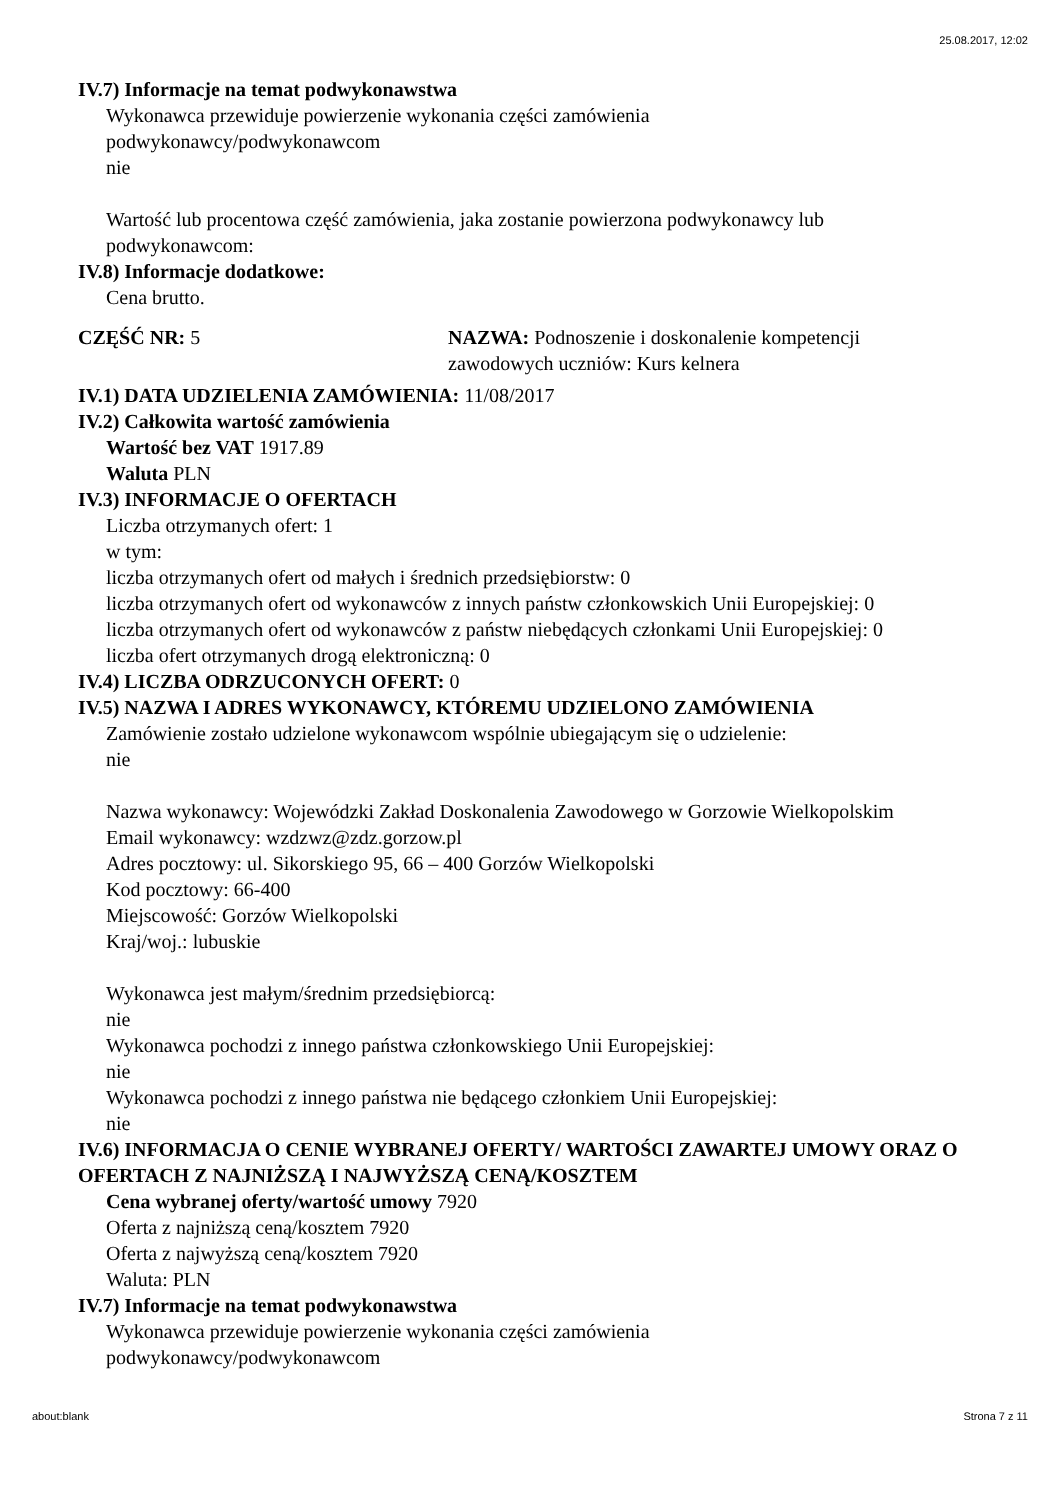25.08.2017, 12:02
IV.7) Informacje na temat podwykonawstwa
Wykonawca przewiduje powierzenie wykonania części zamówienia
podwykonawcy/podwykonawcom
nie
Wartość lub procentowa część zamówienia, jaka zostanie powierzona podwykonawcy lub
podwykonawcom:
IV.8) Informacje dodatkowe:
Cena brutto.
CZĘŚĆ NR: 5 NAZWA: Podnoszenie i doskonalenie kompetencji zawodowych uczniów: Kurs kelnera
IV.1) DATA UDZIELENIA ZAMÓWIENIA: 11/08/2017
IV.2) Całkowita wartość zamówienia
Wartość bez VAT 1917.89
Waluta PLN
IV.3) INFORMACJE O OFERTACH
Liczba otrzymanych ofert: 1
w tym:
liczba otrzymanych ofert od małych i średnich przedsiębiorstw: 0
liczba otrzymanych ofert od wykonawców z innych państw członkowskich Unii Europejskiej: 0
liczba otrzymanych ofert od wykonawców z państw niebędących członkami Unii Europejskiej: 0
liczba ofert otrzymanych drogą elektroniczną: 0
IV.4) LICZBA ODRZUCONYCH OFERT: 0
IV.5) NAZWA I ADRES WYKONAWCY, KTÓREMU UDZIELONO ZAMÓWIENIA
Zamówienie zostało udzielone wykonawcom wspólnie ubiegającym się o udzielenie:
nie
Nazwa wykonawcy: Wojewódzki Zakład Doskonalenia Zawodowego w Gorzowie Wielkopolskim
Email wykonawcy: wzdzwz@zdz.gorzow.pl
Adres pocztowy: ul. Sikorskiego 95, 66 – 400 Gorzów Wielkopolski
Kod pocztowy: 66-400
Miejscowość: Gorzów Wielkopolski
Kraj/woj.: lubuskie
Wykonawca jest małym/średnim przedsiębiorcą:
nie
Wykonawca pochodzi z innego państwa członkowskiego Unii Europejskiej:
nie
Wykonawca pochodzi z innego państwa nie będącego członkiem Unii Europejskiej:
nie
IV.6) INFORMACJA O CENIE WYBRANEJ OFERTY/ WARTOŚCI ZAWARTEJ UMOWY ORAZ O OFERTACH Z NAJNIŻSZĄ I NAJWYŻSZĄ CENĄ/KOSZTEM
Cena wybranej oferty/wartość umowy 7920
Oferta z najniższą ceną/kosztem 7920
Oferta z najwyższą ceną/kosztem 7920
Waluta: PLN
IV.7) Informacje na temat podwykonawstwa
Wykonawca przewiduje powierzenie wykonania części zamówienia
podwykonawcy/podwykonawcom
about:blank Strona 7 z 11